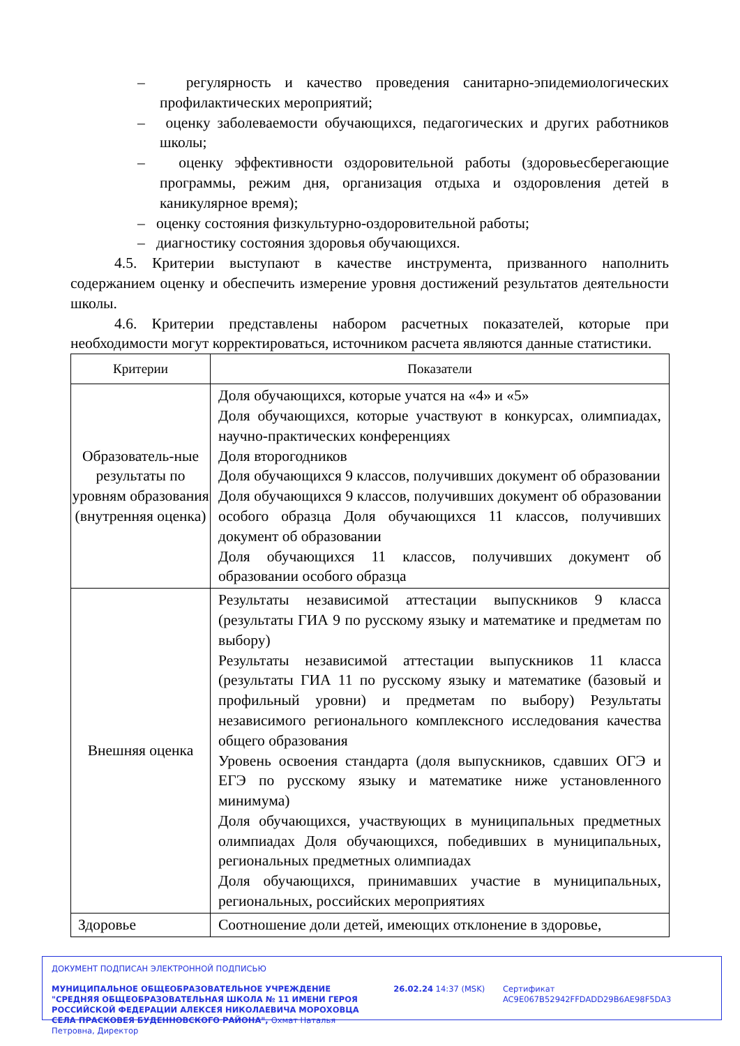– регулярность и качество проведения санитарно-эпидемиологических профилактических мероприятий;
– оценку заболеваемости обучающихся, педагогических и других работников школы;
– оценку эффективности оздоровительной работы (здоровьесберегающие программы, режим дня, организация отдыха и оздоровления детей в каникулярное время);
– оценку состояния физкультурно-оздоровительной работы;
– диагностику состояния здоровья обучающихся.
4.5. Критерии выступают в качестве инструмента, призванного наполнить содержанием оценку и обеспечить измерение уровня достижений результатов деятельности школы.
4.6. Критерии представлены набором расчетных показателей, которые при необходимости могут корректироваться, источником расчета являются данные статистики.
| Критерии | Показатели |
| --- | --- |
| Образователь-ные результаты по уровням образования (внутренняя оценка) | Доля обучающихся, которые учатся на «4» и «5» Доля обучающихся, которые участвуют в конкурсах, олимпиадах, научно-практических конференциях Доля второгодников Доля обучающихся 9 классов, получивших документ об образовании Доля обучающихся 9 классов, получивших документ об образовании особого образца Доля обучающихся 11 классов, получивших документ об образовании Доля обучающихся 11 классов, получивших документ об образовании особого образца |
| Внешняя оценка | Результаты независимой аттестации выпускников 9 класса (результаты ГИА 9 по русскому языку и математике и предметам по выбору) Результаты независимой аттестации выпускников 11 класса (результаты ГИА 11 по русскому языку и математике (базовый и профильный уровни) и предметам по выбору) Результаты независимого регионального комплексного исследования качества общего образования Уровень освоения стандарта (доля выпускников, сдавших ОГЭ и ЕГЭ по русскому языку и математике ниже установленного минимума) Доля обучающихся, участвующих в муниципальных предметных олимпиадах Доля обучающихся, победивших в муниципальных, региональных предметных олимпиадах Доля обучающихся, принимавших участие в муниципальных, региональных, российских мероприятиях |
| Здоровье | Соотношение доли детей, имеющих отклонение в здоровье, |
ДОКУМЕНТ ПОДПИСАН ЭЛЕКТРОННОЙ ПОДПИСЬЮ
МУНИЦИПАЛЬНОЕ ОБЩЕОБРАЗОВАТЕЛЬНОЕ УЧРЕЖДЕНИЕ "СРЕДНЯЯ ОБЩЕОБРАЗОВАТЕЛЬНАЯ ШКОЛА № 11 ИМЕНИ ГЕРОЯ РОССИЙСКОЙ ФЕДЕРАЦИИ АЛЕКСЕЯ НИКОЛАЕВИЧА МОРОХОВЦА СЕЛА ПРАСКОВЕЯ БУДЕННОВСКОГО РАЙОНА", Охмат Наталья Петровна, Директор
26.02.24 14:37 (MSK) Сертификат AC9E067B52942FFDADD29B6AE98F5DA3